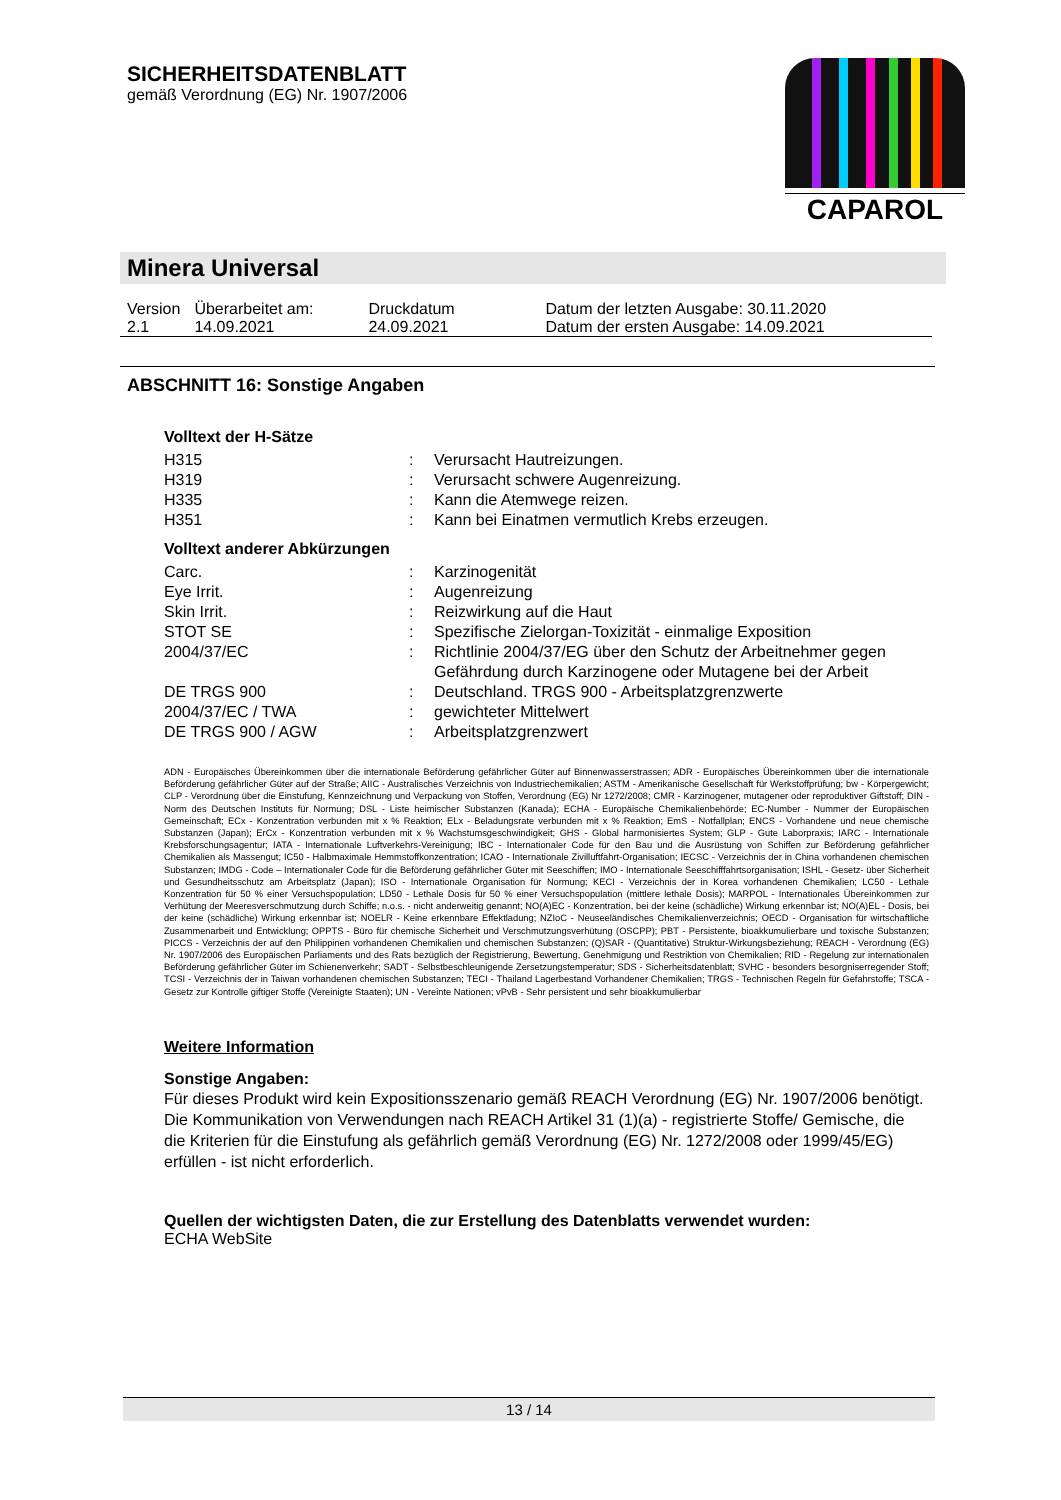SICHERHEITSDATENBLATT
gemäß Verordnung (EG) Nr. 1907/2006
CAPAROL
Minera Universal
| Version 2.1 | Überarbeitet am: 14.09.2021 | Druckdatum 24.09.2021 | Datum der letzten Ausgabe: 30.11.2020 Datum der ersten Ausgabe: 14.09.2021 |
ABSCHNITT 16: Sonstige Angaben
Volltext der H-Sätze
| H315 | : | Verursacht Hautreizungen. |
| H319 | : | Verursacht schwere Augenreizung. |
| H335 | : | Kann die Atemwege reizen. |
| H351 | : | Kann bei Einatmen vermutlich Krebs erzeugen. |
Volltext anderer Abkürzungen
| Carc. | : | Karzinogenität |
| Eye Irrit. | : | Augenreizung |
| Skin Irrit. | : | Reizwirkung auf die Haut |
| STOT SE | : | Spezifische Zielorgan-Toxizität - einmalige Exposition |
| 2004/37/EC | : | Richtlinie 2004/37/EG über den Schutz der Arbeitnehmer gegen Gefährdung durch Karzinogene oder Mutagene bei der Arbeit |
| DE TRGS 900 | : | Deutschland. TRGS 900 - Arbeitsplatzgrenzwerte |
| 2004/37/EC / TWA | : | gewichteter Mittelwert |
| DE TRGS 900 / AGW | : | Arbeitsplatzgrenzwert |
ADN - Europäisches Übereinkommen über die internationale Beförderung gefährlicher Güter auf Binnenwasserstrassen; ADR - Europäisches Übereinkommen über die internationale Beförderung gefährlicher Güter auf der Straße; AIIC - Australisches Verzeichnis von Industriechemikalien; ASTM - Amerikanische Gesellschaft für Werkstoffprüfung; bw - Körpergewicht; CLP - Verordnung über die Einstufung, Kennzeichnung und Verpackung von Stoffen, Verordnung (EG) Nr 1272/2008; CMR - Karzinogener, mutagener oder reproduktiver Giftstoff; DIN - Norm des Deutschen Instituts für Normung; DSL - Liste heimischer Substanzen (Kanada); ECHA - Europäische Chemikalienbehörde; EC-Number - Nummer der Europäischen Gemeinschaft; ECx - Konzentration verbunden mit x % Reaktion; ELx - Beladungsrate verbunden mit x % Reaktion; EmS - Notfallplan; ENCS - Vorhandene und neue chemische Substanzen (Japan); ErCx - Konzentration verbunden mit x % Wachstumsgeschwindigkeit; GHS - Global harmonisiertes System; GLP - Gute Laborpraxis; IARC - Internationale Krebsforschungsagentur; IATA - Internationale Luftverkehrs-Vereinigung; IBC - Internationaler Code für den Bau und die Ausrüstung von Schiffen zur Beförderung gefährlicher Chemikalien als Massengut; IC50 - Halbmaximale Hemmstoffkonzentration; ICAO - Internationale Zivilluftfahrt-Organisation; IECSC - Verzeichnis der in China vorhandenen chemischen Substanzen; IMDG - Code – Internationaler Code für die Beförderung gefährlicher Güter mit Seeschiffen; IMO - Internationale Seeschifffahrtsorganisation; ISHL - Gesetz- über Sicherheit und Gesundheitsschutz am Arbeitsplatz (Japan); ISO - Internationale Organisation für Normung; KECI - Verzeichnis der in Korea vorhandenen Chemikalien; LC50 - Lethale Konzentration für 50 % einer Versuchspopulation; LD50 - Lethale Dosis für 50 % einer Versuchspopulation (mittlere lethale Dosis); MARPOL - Internationales Übereinkommen zur Verhütung der Meeresverschmutzung durch Schiffe; n.o.s. - nicht anderweitig genannt; NO(A)EC - Konzentration, bei der keine (schädliche) Wirkung erkennbar ist; NO(A)EL - Dosis, bei der keine (schädliche) Wirkung erkennbar ist; NOELR - Keine erkennbare Effektladung; NZIoC - Neuseeländisches Chemikalienverzeichnis; OECD - Organisation für wirtschaftliche Zusammenarbeit und Entwicklung; OPPTS - Büro für chemische Sicherheit und Verschmutzungsverhütung (OSCPP); PBT - Persistente, bioakkumulierbare und toxische Substanzen; PICCS - Verzeichnis der auf den Philippinen vorhandenen Chemikalien und chemischen Substanzen; (Q)SAR - (Quantitative) Struktur-Wirkungsbeziehung; REACH - Verordnung (EG) Nr. 1907/2006 des Europäischen Parliaments und des Rats bezüglich der Registrierung, Bewertung, Genehmigung und Restriktion von Chemikalien; RID - Regelung zur internationalen Beförderung gefährlicher Güter im Schienenverkehr; SADT - Selbstbeschleunigende Zersetzungstemperatur; SDS - Sicherheitsdatenblatt; SVHC - besonders besorgniserregender Stoff; TCSI - Verzeichnis der in Taiwan vorhandenen chemischen Substanzen; TECI - Thailand Lagerbestand Vorhandener Chemikalien; TRGS - Technischen Regeln für Gefahrstoffe; TSCA - Gesetz zur Kontrolle giftiger Stoffe (Vereinigte Staaten); UN - Vereinte Nationen; vPvB - Sehr persistent und sehr bioakkumulierbar
Weitere Information
Sonstige Angaben:
Für dieses Produkt wird kein Expositionsszenario gemäß REACH Verordnung (EG) Nr. 1907/2006 benötigt.
Die Kommunikation von Verwendungen nach REACH Artikel 31 (1)(a) - registrierte Stoffe/ Gemische, die die Kriterien für die Einstufung als gefährlich gemäß Verordnung (EG) Nr. 1272/2008 oder 1999/45/EG) erfüllen - ist nicht erforderlich.
Quellen der wichtigsten Daten, die zur Erstellung des Datenblatts verwendet wurden:
ECHA WebSite
13 / 14